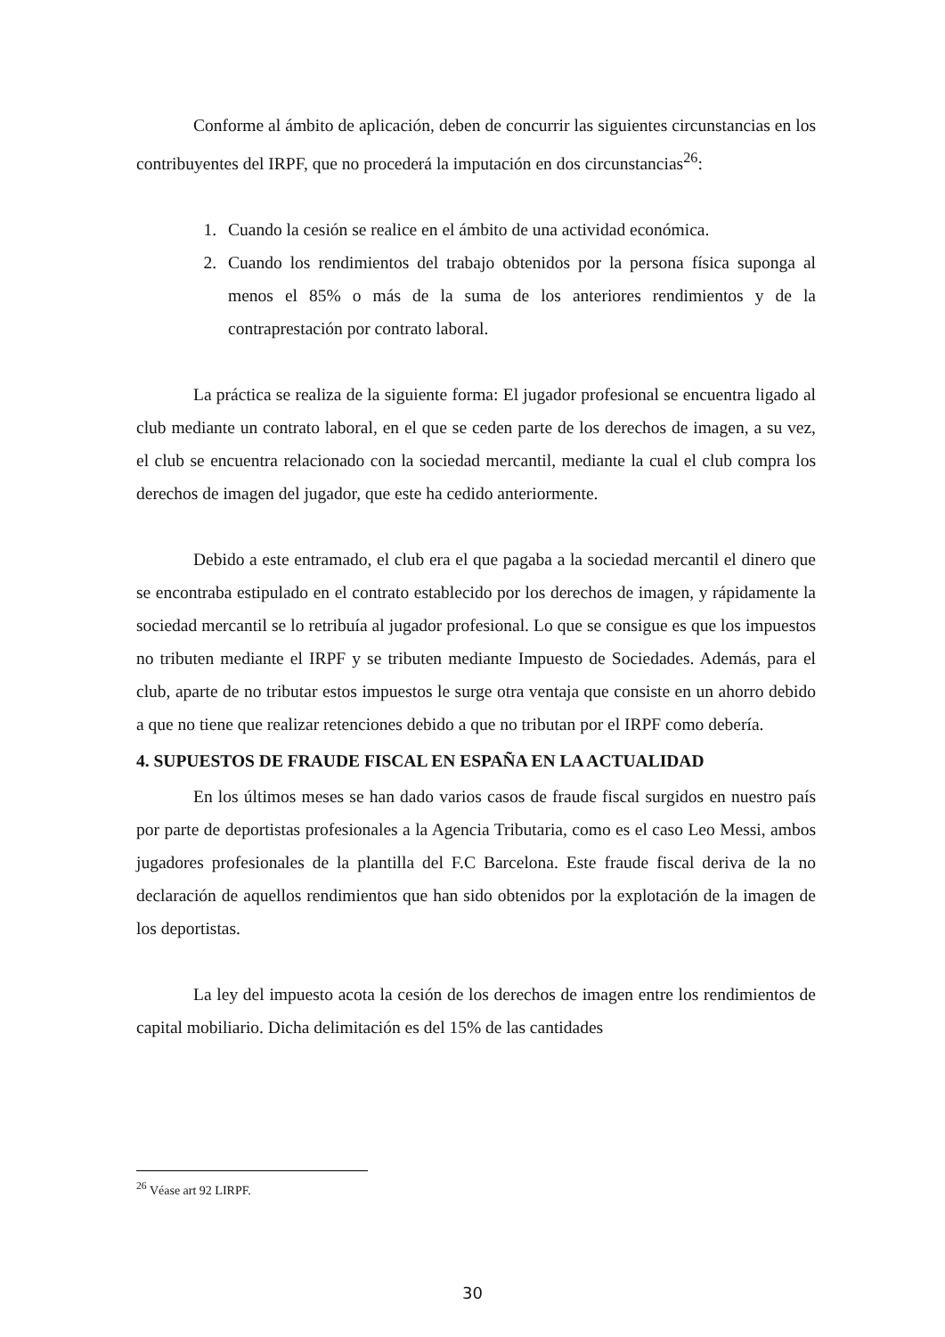Conforme al ámbito de aplicación, deben de concurrir las siguientes circunstancias en los contribuyentes del IRPF, que no procederá la imputación en dos circunstancias<sup>26</sup>:
1. Cuando la cesión se realice en el ámbito de una actividad económica.
2. Cuando los rendimientos del trabajo obtenidos por la persona física suponga al menos el 85% o más de la suma de los anteriores rendimientos y de la contraprestación por contrato laboral.
La práctica se realiza de la siguiente forma: El jugador profesional se encuentra ligado al club mediante un contrato laboral, en el que se ceden parte de los derechos de imagen, a su vez, el club se encuentra relacionado con la sociedad mercantil, mediante la cual el club compra los derechos de imagen del jugador, que este ha cedido anteriormente.
Debido a este entramado, el club era el que pagaba a la sociedad mercantil el dinero que se encontraba estipulado en el contrato establecido por los derechos de imagen, y rápidamente la sociedad mercantil se lo retribuía al jugador profesional. Lo que se consigue es que los impuestos no tributen mediante el IRPF y se tributen mediante Impuesto de Sociedades. Además, para el club, aparte de no tributar estos impuestos le surge otra ventaja que consiste en un ahorro debido a que no tiene que realizar retenciones debido a que no tributan por el IRPF como debería.
4. SUPUESTOS DE FRAUDE FISCAL EN ESPAÑA EN LA ACTUALIDAD
En los últimos meses se han dado varios casos de fraude fiscal surgidos en nuestro país por parte de deportistas profesionales a la Agencia Tributaria, como es el caso Leo Messi, ambos jugadores profesionales de la plantilla del F.C Barcelona. Este fraude fiscal deriva de la no declaración de aquellos rendimientos que han sido obtenidos por la explotación de la imagen de los deportistas.
La ley del impuesto acota la cesión de los derechos de imagen entre los rendimientos de capital mobiliario. Dicha delimitación es del 15% de las cantidades
<sup>26</sup> Véase art 92 LIRPF.
30